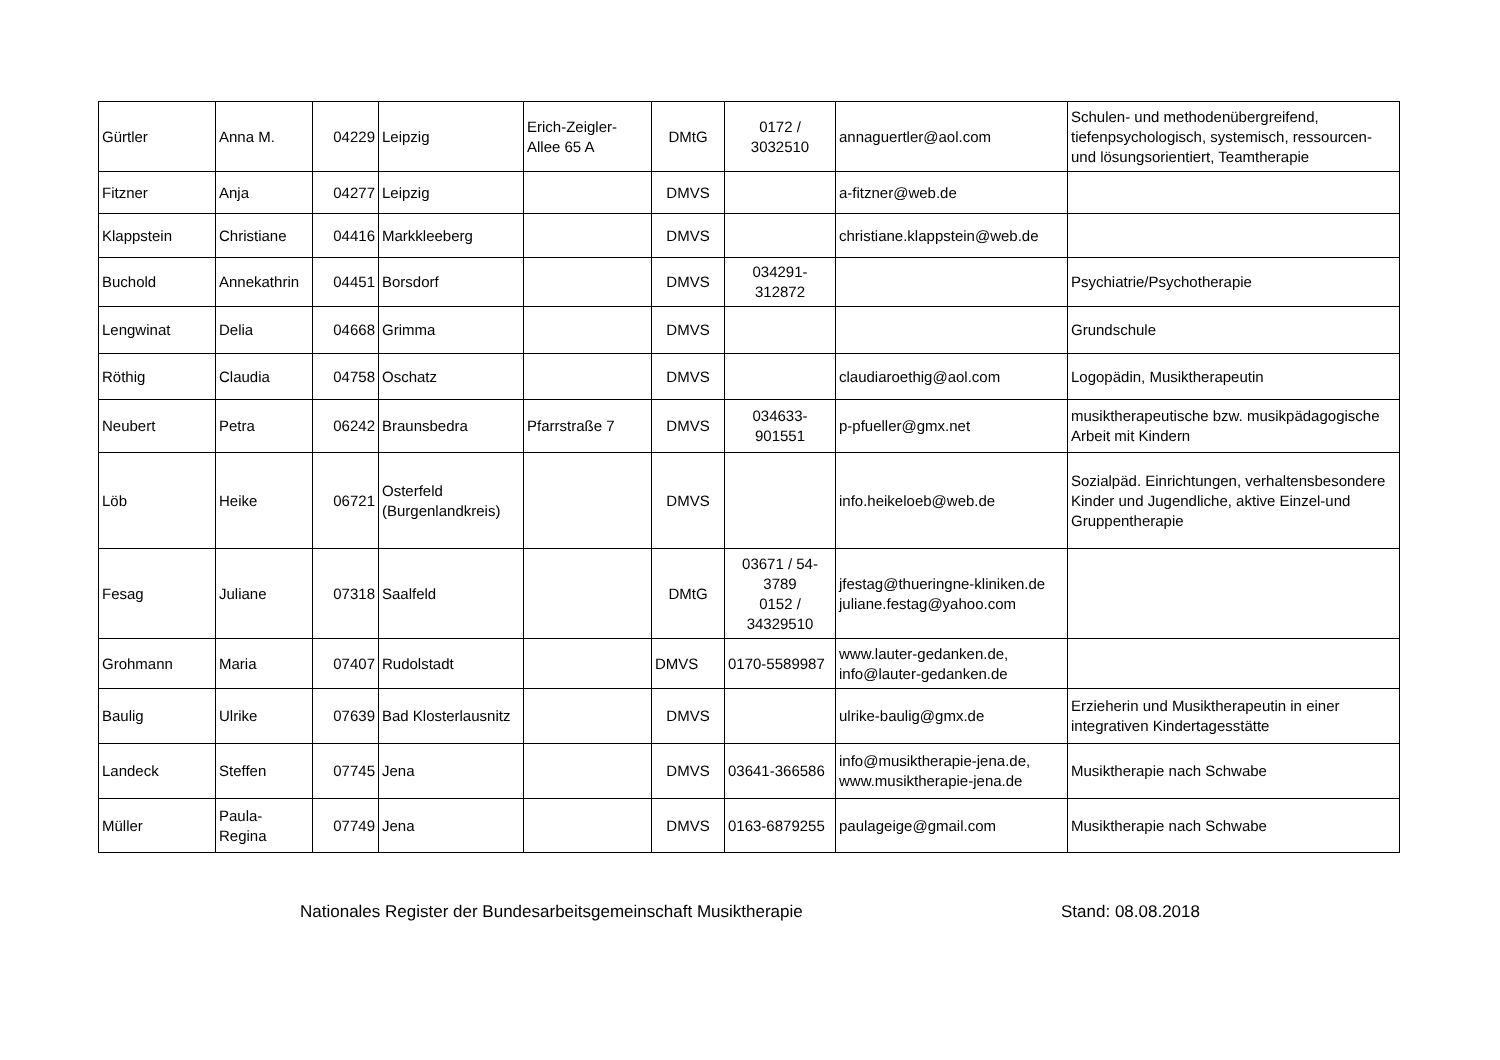| Gürtler | Anna M. | 04229 | Leipzig | Erich-Zeigler-Allee 65 A | DMtG | 0172 / 3032510 | annaguertler@aol.com | Schulen- und methodenübergreifend, tiefenpsychologisch, systemisch, ressourcen- und lösungsorientiert, Teamtherapie |
| Fitzner | Anja | 04277 | Leipzig | | DMVS | | a-fitzner@web.de | |
| Klappstein | Christiane | 04416 | Markkleeberg | | DMVS | | christiane.klappstein@web.de | |
| Buchold | Annekathrin | 04451 | Borsdorf | | DMVS | 034291-312872 | | Psychiatrie/Psychotherapie |
| Lengwinat | Delia | 04668 | Grimma | | DMVS | | | Grundschule |
| Röthig | Claudia | 04758 | Oschatz | | DMVS | | claudiaroethig@aol.com | Logopädin, Musiktherapeutin |
| Neubert | Petra | 06242 | Braunsbedra | Pfarrstraße 7 | DMVS | 034633-901551 | p-pfueller@gmx.net | musiktherapeutische bzw. musikpädagogische Arbeit mit Kindern |
| Löb | Heike | 06721 | Osterfeld (Burgenlandkreis) | | DMVS | | info.heikeloeb@web.de | Sozialpäd. Einrichtungen, verhaltensbesondere Kinder und Jugendliche, aktive Einzel-und Gruppentherapie |
| Fesag | Juliane | 07318 | Saalfeld | | DMtG | 03671 / 54-3789 0152 / 34329510 | jfestag@thueringne-kliniken.de juliane.festag@yahoo.com | |
| Grohmann | Maria | 07407 | Rudolstadt | | DMVS | 0170-5589987 | www.lauter-gedanken.de, info@lauter-gedanken.de | |
| Baulig | Ulrike | 07639 | Bad Klosterlausnitz | | DMVS | | ulrike-baulig@gmx.de | Erzieherin und Musiktherapeutin in einer integrativen Kindertagesstätte |
| Landeck | Steffen | 07745 | Jena | | DMVS | 03641-366586 | info@musiktherapie-jena.de, www.musiktherapie-jena.de | Musiktherapie nach Schwabe |
| Müller | Paula-Regina | 07749 | Jena | | DMVS | 0163-6879255 | paulageige@gmail.com | Musiktherapie nach Schwabe |
Nationales Register der Bundesarbeitsgemeinschaft Musiktherapie Stand: 08.08.2018